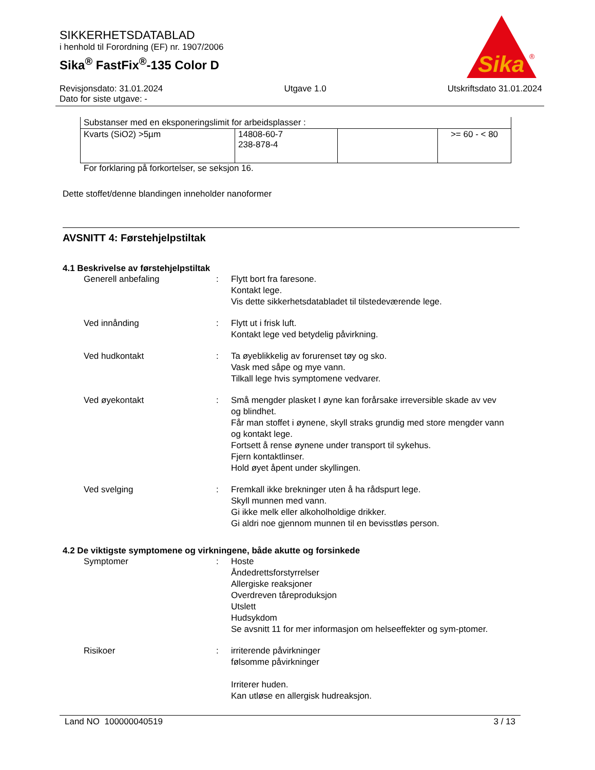SIKKERHETSDATABLAD
i henhold til Forordning (EF) nr. 1907/2006
Sika<sup>®</sup> FastFix<sup>®</sup>-135 Color D
Sika
®
Revisjonsdato: 31.01.2024
Dato for siste utgave: -
Utgave 1.0 Utskriftsdato 31.01.2024
| Substanser med en eksponeringslimit for arbeidsplasser : | | | |
| Kvarts (SiO2) >5µm | 14808-60-7 238-878-4 | | >= 60 - < 80 |
For forklaring på forkortelser, se seksjon 16.
Dette stoffet/denne blandingen inneholder nanoformer
AVSNITT 4: Førstehjelpstiltak
4.1 Beskrivelse av førstehjelpstiltak
Generell anbefaling : Flytt bort fra faresone.
Kontakt lege.
Vis dette sikkerhetsdatabladet til tilstedeværende lege.
Ved innånding : Flytt ut i frisk luft.
Kontakt lege ved betydelig påvirkning.
Ved hudkontakt : Ta øyeblikkelig av forurenset tøy og sko.
Vask med såpe og mye vann.
Tilkall lege hvis symptomene vedvarer.
Ved øyekontakt : Små mengder plasket I øyne kan forårsake irreversible skade av vev og blindhet.
Får man stoffet i øynene, skyll straks grundig med store mengder vann og kontakt lege.
Fortsett å rense øynene under transport til sykehus.
Fjern kontaktlinser.
Hold øyet åpent under skyllingen.
Ved svelging : Fremkall ikke brekninger uten å ha rådspurt lege.
Skyll munnen med vann.
Gi ikke melk eller alkoholholdige drikker.
Gi aldri noe gjennom munnen til en bevisstløs person.
4.2 De viktigste symptomene og virkningene, både akutte og forsinkede
Symptomer : Hoste
Åndedrettsforstyrrelser
Allergiske reaksjoner
Overdreven tåreproduksjon
Utslett
Hudsykdom
Se avsnitt 11 for mer informasjon om helseeffekter og sym-ptomer.
Risikoer : irriterende påvirkninger
følsomme påvirkninger
Irriterer huden.
Kan utløse en allergisk hudreaksjon.
Land NO 100000040519 3 / 13